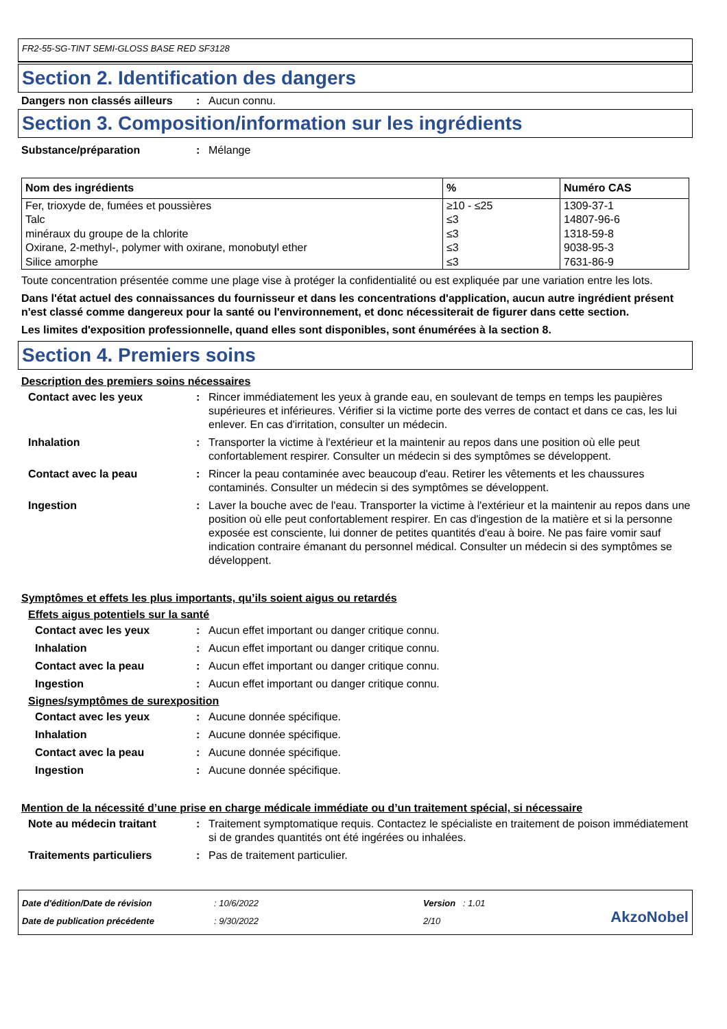FR2-55-SG-TINT SEMI-GLOSS BASE RED SF3128
Section 2. Identification des dangers
Dangers non classés ailleurs
: Aucun connu.
Section 3. Composition/information sur les ingrédients
Substance/préparation : Mélange
| Nom des ingrédients | % | Numéro CAS |
| --- | --- | --- |
| Fer, trioxyde de, fumées et poussières | ≥10 - ≤25 | 1309-37-1 |
| Talc | ≤3 | 14807-96-6 |
| minéraux du groupe de la chlorite | ≤3 | 1318-59-8 |
| Oxirane, 2-methyl-, polymer with oxirane, monobutyl ether | ≤3 | 9038-95-3 |
| Silice amorphe | ≤3 | 7631-86-9 |
Toute concentration présentée comme une plage vise à protéger la confidentialité ou est expliquée par une variation entre les lots.
Dans l'état actuel des connaissances du fournisseur et dans les concentrations d'application, aucun autre ingrédient présent n'est classé comme dangereux pour la santé ou l'environnement, et donc nécessiterait de figurer dans cette section.
Les limites d'exposition professionnelle, quand elles sont disponibles, sont énumérées à la section 8.
Section 4. Premiers soins
Description des premiers soins nécessaires
Contact avec les yeux : Rincer immédiatement les yeux à grande eau, en soulevant de temps en temps les paupières supérieures et inférieures. Vérifier si la victime porte des verres de contact et dans ce cas, les lui enlever. En cas d'irritation, consulter un médecin.
Inhalation : Transporter la victime à l'extérieur et la maintenir au repos dans une position où elle peut confortablement respirer. Consulter un médecin si des symptômes se développent.
Contact avec la peau : Rincer la peau contaminée avec beaucoup d'eau. Retirer les vêtements et les chaussures contaminés. Consulter un médecin si des symptômes se développent.
Ingestion : Laver la bouche avec de l'eau. Transporter la victime à l'extérieur et la maintenir au repos dans une position où elle peut confortablement respirer. En cas d'ingestion de la matière et si la personne exposée est consciente, lui donner de petites quantités d'eau à boire. Ne pas faire vomir sauf indication contraire émanant du personnel médical. Consulter un médecin si des symptômes se développent.
Symptômes et effets les plus importants, qu’ils soient aigus ou retardés
Effets aigus potentiels sur la santé
Contact avec les yeux : Aucun effet important ou danger critique connu.
Inhalation : Aucun effet important ou danger critique connu.
Contact avec la peau : Aucun effet important ou danger critique connu.
Ingestion : Aucun effet important ou danger critique connu.
Signes/symptômes de surexposition
Contact avec les yeux : Aucune donnée spécifique.
Inhalation : Aucune donnée spécifique.
Contact avec la peau : Aucune donnée spécifique.
Ingestion : Aucune donnée spécifique.
Mention de la nécessité d’une prise en charge médicale immédiate ou d’un traitement spécial, si nécessaire
Note au médecin traitant : Traitement symptomatique requis. Contactez le spécialiste en traitement de poison immédiatement si de grandes quantités ont été ingérées ou inhalées.
Traitements particuliers : Pas de traitement particulier.
Date d'édition/Date de révision
Date de publication précédente
: 10/6/2022
: 9/30/2022
Version : 1.01
2/10
AkzoNobel